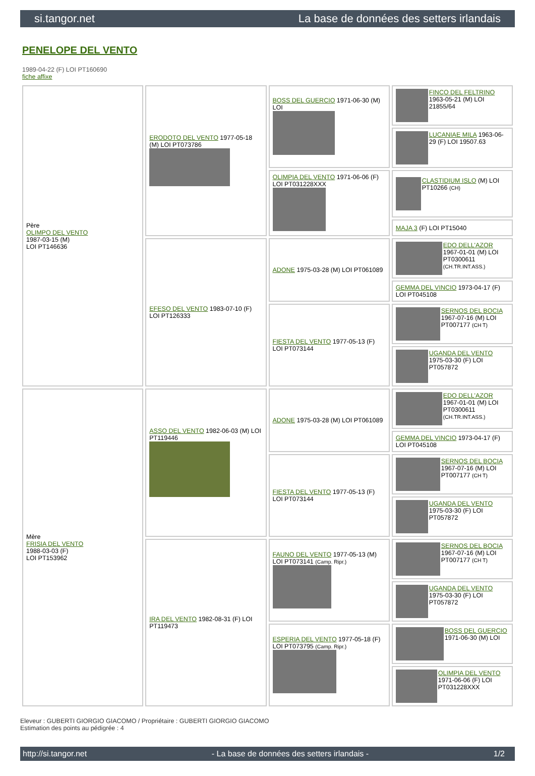si.tangor.net La base de données des setters irlandais
PENELOPE DEL VENTO
1989-04-22 (F) LOI PT160690
fiche affixe
| Père OLIMPO DEL VENTO 1987-03-15 (M) LOI PT146636 | ERODOTO DEL VENTO 1977-05-18 (M) LOI PT073786 | BOSS DEL GUERCIO 1971-06-30 (M) LOI | FINCO DEL FELTRINO 1963-05-21 (M) LOI 21855/64 |
| | | | LUCANIAE MILA 1963-06-29 (F) LOI 19507.63 |
| | | OLIMPIA DEL VENTO 1971-06-06 (F) LOI PT031228XXX | CLASTIDIUM ISLO (M) LOI PT10266 (CH) |
| | | | MAJA 3 (F) LOI PT15040 |
| | EFESO DEL VENTO 1983-07-10 (F) LOI PT126333 | ADONE 1975-03-28 (M) LOI PT061089 | EDO DELL'AZOR 1967-01-01 (M) LOI PT0300611 (CH.TR.INT.ASS.) |
| | | | GEMMA DEL VINCIO 1973-04-17 (F) LOI PT045108 |
| | | FIESTA DEL VENTO 1977-05-13 (F) LOI PT073144 | SERNOS DEL BOCIA 1967-07-16 (M) LOI PT007177 (CH T) |
| | | | UGANDA DEL VENTO 1975-03-30 (F) LOI PT057872 |
| Mère FRISIA DEL VENTO 1988-03-03 (F) LOI PT153962 | ASSO DEL VENTO 1982-06-03 (M) LOI PT119446 | ADONE 1975-03-28 (M) LOI PT061089 | EDO DELL'AZOR 1967-01-01 (M) LOI PT0300611 (CH.TR.INT.ASS.) |
| | | | GEMMA DEL VINCIO 1973-04-17 (F) LOI PT045108 |
| | | FIESTA DEL VENTO 1977-05-13 (F) LOI PT073144 | SERNOS DEL BOCIA 1967-07-16 (M) LOI PT007177 (CH T) |
| | | | UGANDA DEL VENTO 1975-03-30 (F) LOI PT057872 |
| | IRA DEL VENTO 1982-08-31 (F) LOI PT119473 | FAUNO DEL VENTO 1977-05-13 (M) LOI PT073141 (Camp. Ripr.) | SERNOS DEL BOCIA 1967-07-16 (M) LOI PT007177 (CH T) |
| | | | UGANDA DEL VENTO 1975-03-30 (F) LOI PT057872 |
| | | ESPERIA DEL VENTO 1977-05-18 (F) LOI PT073795 (Camp. Ripr.) | BOSS DEL GUERCIO 1971-06-30 (M) LOI |
| | | | OLIMPIA DEL VENTO 1971-06-06 (F) LOI PT031228XXX |
Eleveur : GUBERTI GIORGIO GIACOMO / Propriétaire : GUBERTI GIORGIO GIACOMO
Estimation des points au pédigrée : 4
http://si.tangor.net - La base de données des setters irlandais - 1/2